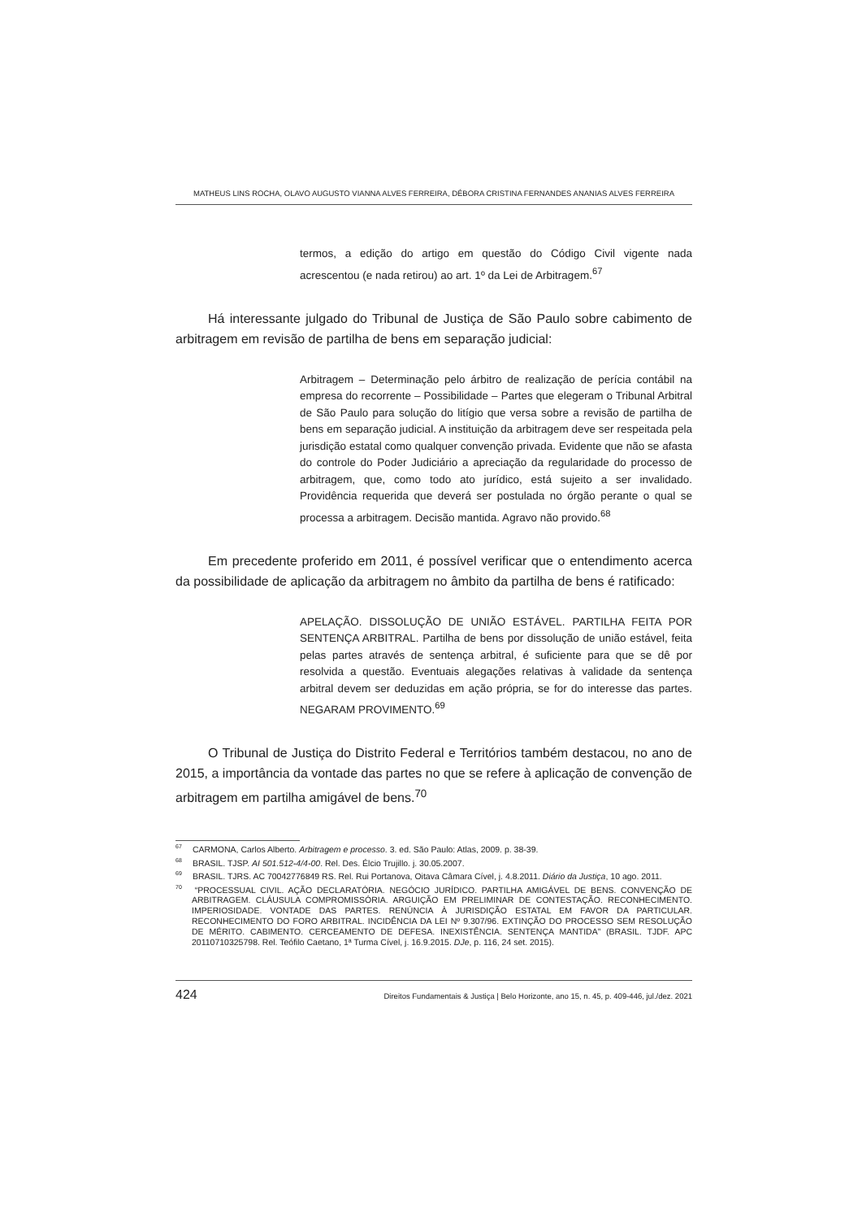MATHEUS LINS ROCHA, OLAVO AUGUSTO VIANNA ALVES FERREIRA, DÉBORA CRISTINA FERNANDES ANANIAS ALVES FERREIRA
termos, a edição do artigo em questão do Código Civil vigente nada acrescentou (e nada retirou) ao art. 1º da Lei de Arbitragem.<sup>67</sup>
Há interessante julgado do Tribunal de Justiça de São Paulo sobre cabimento de arbitragem em revisão de partilha de bens em separação judicial:
Arbitragem – Determinação pelo árbitro de realização de perícia contábil na empresa do recorrente – Possibilidade – Partes que elegeram o Tribunal Arbitral de São Paulo para solução do litígio que versa sobre a revisão de partilha de bens em separação judicial. A instituição da arbitragem deve ser respeitada pela jurisdição estatal como qualquer convenção privada. Evidente que não se afasta do controle do Poder Judiciário a apreciação da regularidade do processo de arbitragem, que, como todo ato jurídico, está sujeito a ser invalidado. Providência requerida que deverá ser postulada no órgão perante o qual se processa a arbitragem. Decisão mantida. Agravo não provido.<sup>68</sup>
Em precedente proferido em 2011, é possível verificar que o entendimento acerca da possibilidade de aplicação da arbitragem no âmbito da partilha de bens é ratificado:
APELAÇÃO. DISSOLUÇÃO DE UNIÃO ESTÁVEL. PARTILHA FEITA POR SENTENÇA ARBITRAL. Partilha de bens por dissolução de união estável, feita pelas partes através de sentença arbitral, é suficiente para que se dê por resolvida a questão. Eventuais alegações relativas à validade da sentença arbitral devem ser deduzidas em ação própria, se for do interesse das partes. NEGARAM PROVIMENTO.<sup>69</sup>
O Tribunal de Justiça do Distrito Federal e Territórios também destacou, no ano de 2015, a importância da vontade das partes no que se refere à aplicação de convenção de arbitragem em partilha amigável de bens.<sup>70</sup>
<sup>67</sup> CARMONA, Carlos Alberto. Arbitragem e processo. 3. ed. São Paulo: Atlas, 2009. p. 38-39.
<sup>68</sup> BRASIL. TJSP. AI 501.512-4/4-00. Rel. Des. Élcio Trujillo. j. 30.05.2007.
<sup>69</sup> BRASIL. TJRS. AC 70042776849 RS. Rel. Rui Portanova, Oitava Câmara Cível, j. 4.8.2011. Diário da Justiça, 10 ago. 2011.
<sup>70</sup> “PROCESSUAL CIVIL. AÇÃO DECLARATÓRIA. NEGÓCIO JURÍDICO. PARTILHA AMIGÁVEL DE BENS. CONVENÇÃO DE ARBITRAGEM. CLÁUSULA COMPROMISSÓRIA. ARGUIÇÃO EM PRELIMINAR DE CONTESTAÇÃO. RECONHECIMENTO. IMPERIOSIDADE. VONTADE DAS PARTES. RENÚNCIA À JURISDIÇÃO ESTATAL EM FAVOR DA PARTICULAR. RECONHECIMENTO DO FORO ARBITRAL. INCIDÊNCIA DA LEI Nº 9.307/96. EXTINÇÃO DO PROCESSO SEM RESOLUÇÃO DE MÉRITO. CABIMENTO. CERCEAMENTO DE DEFESA. INEXISTÊNCIA. SENTENÇA MANTIDA” (BRASIL. TJDF. APC 20110710325798. Rel. Teófilo Caetano, 1ª Turma Cível, j. 16.9.2015. DJe, p. 116, 24 set. 2015).
424 Direitos Fundamentais & Justiça | Belo Horizonte, ano 15, n. 45, p. 409-446, jul./dez. 2021